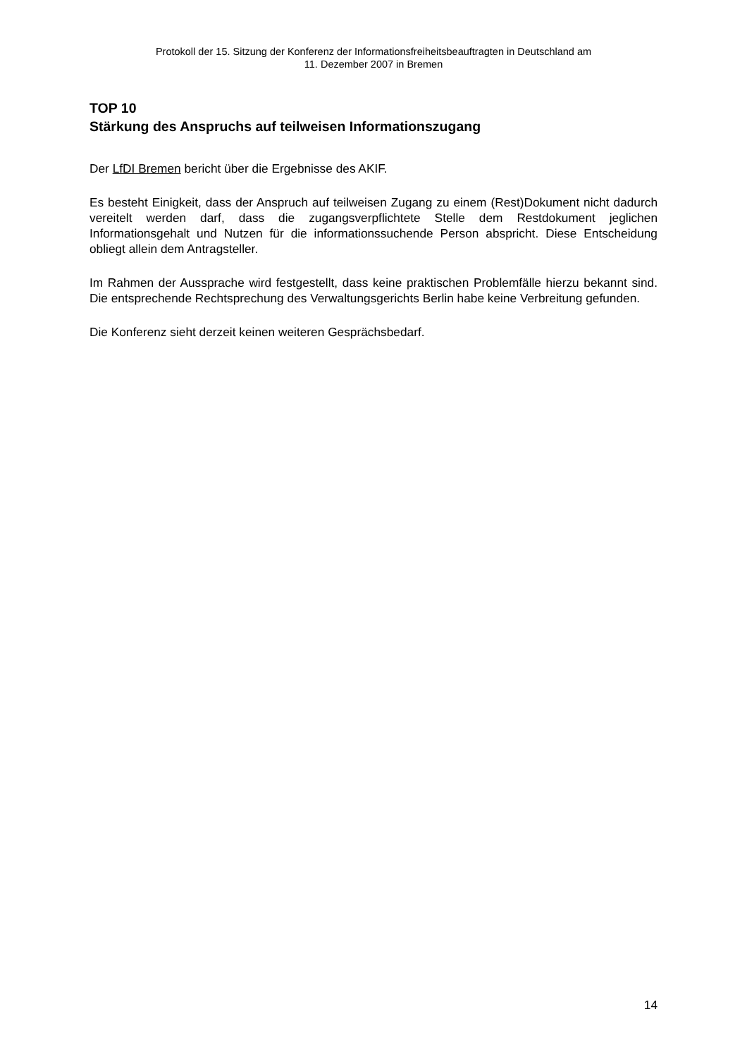Protokoll der 15. Sitzung der Konferenz der Informationsfreiheitsbeauftragten in Deutschland am
11. Dezember 2007 in Bremen
TOP 10
Stärkung des Anspruchs auf teilweisen Informationszugang
Der LfDI Bremen bericht über die Ergebnisse des AKIF.
Es besteht Einigkeit, dass der Anspruch auf teilweisen Zugang zu einem (Rest)Dokument nicht dadurch vereitelt werden darf, dass die zugangsverpflichtete Stelle dem Restdokument jeglichen Informationsgehalt und Nutzen für die informationssuchende Person abspricht. Diese Entscheidung obliegt allein dem Antragsteller.
Im Rahmen der Aussprache wird festgestellt, dass keine praktischen Problemfälle hierzu bekannt sind. Die entsprechende Rechtsprechung des Verwaltungsgerichts Berlin habe keine Verbreitung gefunden.
Die Konferenz sieht derzeit keinen weiteren Gesprächsbedarf.
14